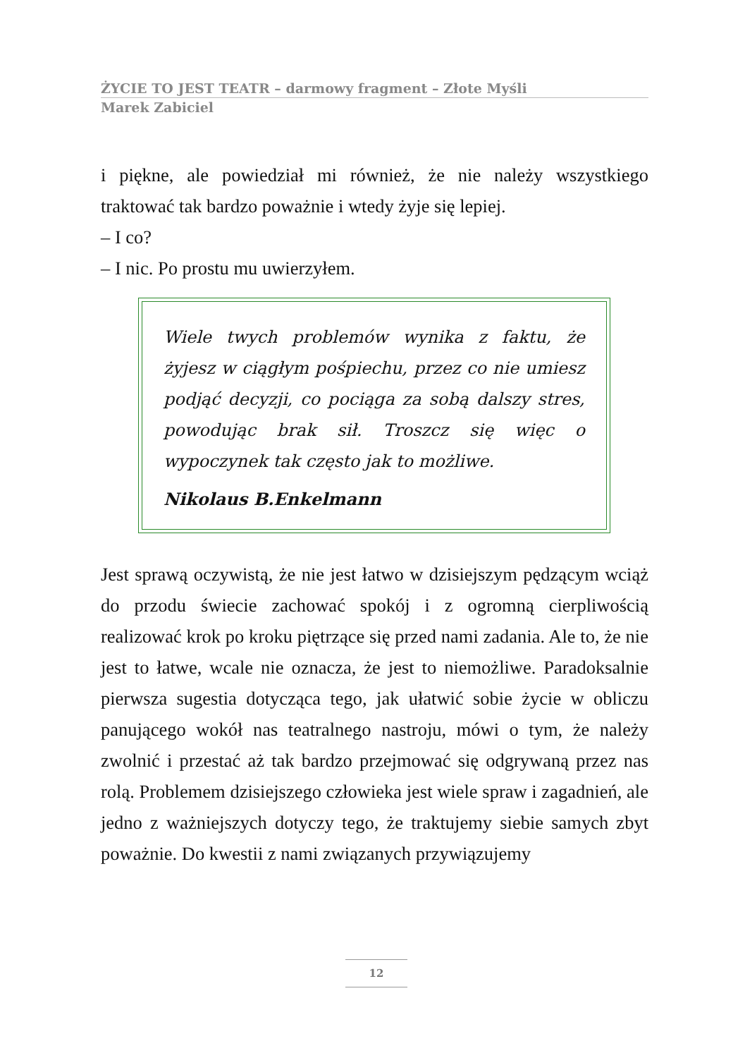ŻYCIE TO JEST TEATR – darmowy fragment – Złote Myśli
Marek Zabiciel
i piękne, ale powiedział mi również, że nie należy wszystkiego traktować tak bardzo poważnie i wtedy żyje się lepiej.
– I co?
– I nic. Po prostu mu uwierzyłem.
Wiele twych problemów wynika z faktu, że żyjesz w ciągłym pośpiechu, przez co nie umiesz podjąć decyzji, co pociąga za sobą dalszy stres, powodując brak sił. Troszcz się więc o wypoczynek tak często jak to możliwe.
Nikolaus B.Enkelmann
Jest sprawą oczywistą, że nie jest łatwo w dzisiejszym pędzącym wciąż do przodu świecie zachować spokój i z ogromną cierpliwością realizować krok po kroku piętrzące się przed nami zadania. Ale to, że nie jest to łatwe, wcale nie oznacza, że jest to niemożliwe. Paradoksalnie pierwsza sugestia dotycząca tego, jak ułatwić sobie życie w obliczu panującego wokół nas teatralnego nastroju, mówi o tym, że należy zwolnić i przestać aż tak bardzo przejmować się odgrywaną przez nas rolą. Problemem dzisiejszego człowieka jest wiele spraw i zagadnień, ale jedno z ważniejszych dotyczy tego, że traktujemy siebie samych zbyt poważnie. Do kwestii z nami związanych przywiązujemy
12